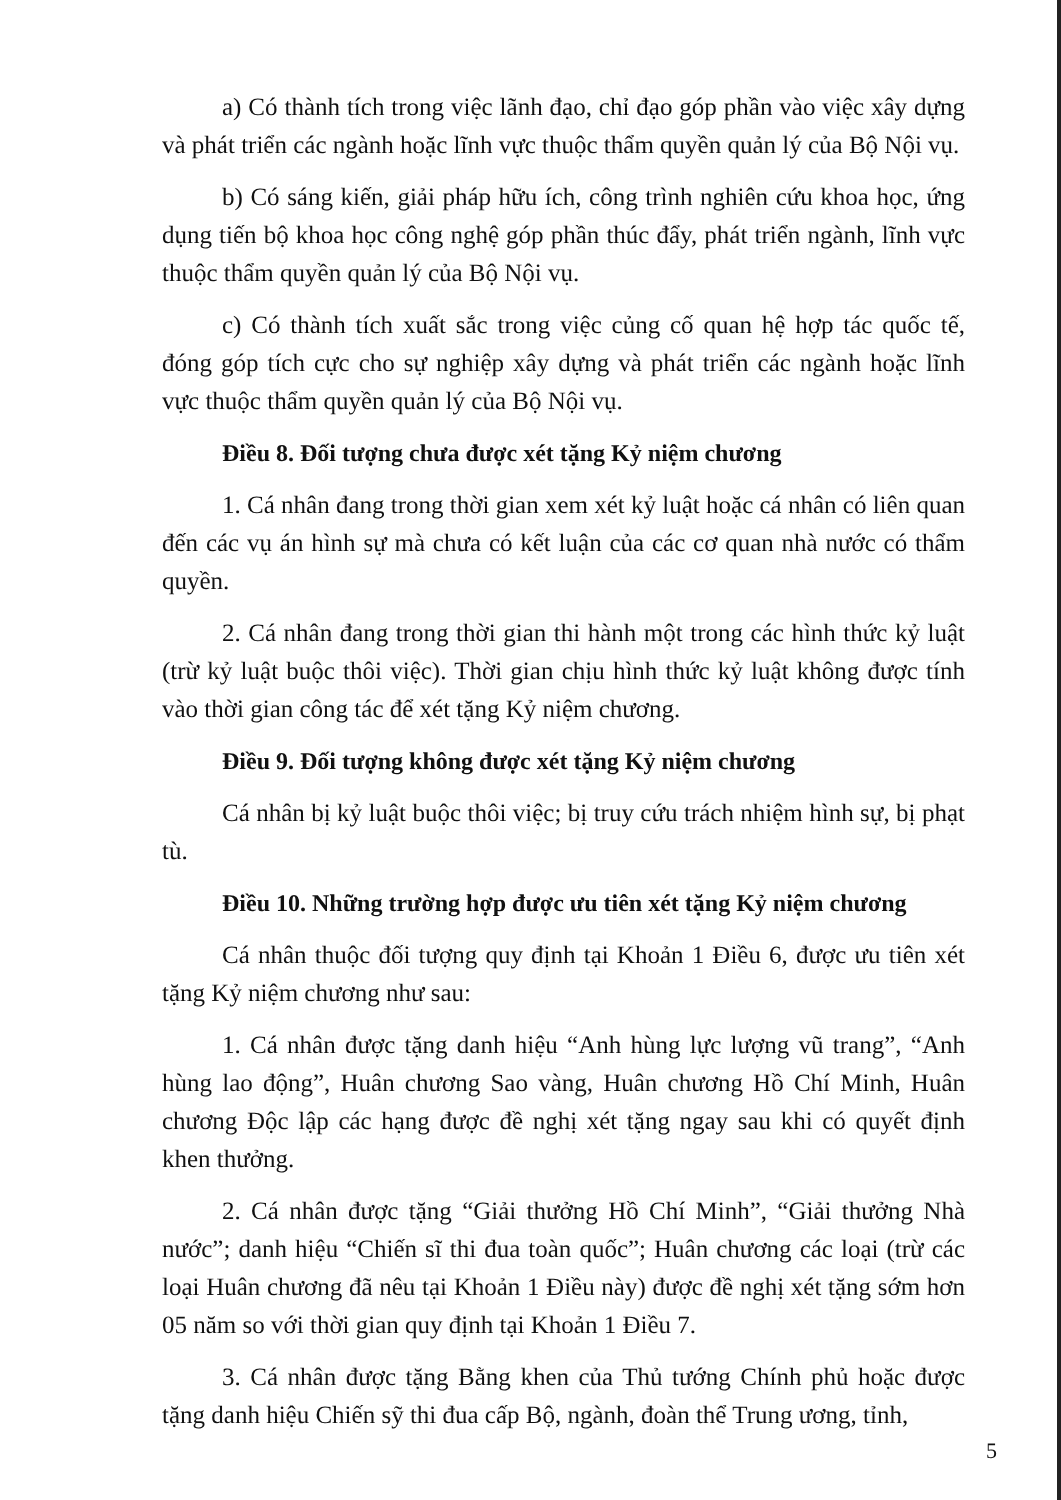a) Có thành tích trong việc lãnh đạo, chỉ đạo góp phần vào việc xây dựng và phát triển các ngành hoặc lĩnh vực thuộc thẩm quyền quản lý của Bộ Nội vụ.
b) Có sáng kiến, giải pháp hữu ích, công trình nghiên cứu khoa học, ứng dụng tiến bộ khoa học công nghệ góp phần thúc đẩy, phát triển ngành, lĩnh vực thuộc thẩm quyền quản lý của Bộ Nội vụ.
c) Có thành tích xuất sắc trong việc củng cố quan hệ hợp tác quốc tế, đóng góp tích cực cho sự nghiệp xây dựng và phát triển các ngành hoặc lĩnh vực thuộc thẩm quyền quản lý của Bộ Nội vụ.
Điều 8. Đối tượng chưa được xét tặng Kỷ niệm chương
1. Cá nhân đang trong thời gian xem xét kỷ luật hoặc cá nhân có liên quan đến các vụ án hình sự mà chưa có kết luận của các cơ quan nhà nước có thẩm quyền.
2. Cá nhân đang trong thời gian thi hành một trong các hình thức kỷ luật (trừ kỷ luật buộc thôi việc). Thời gian chịu hình thức kỷ luật không được tính vào thời gian công tác để xét tặng Kỷ niệm chương.
Điều 9. Đối tượng không được xét tặng Kỷ niệm chương
Cá nhân bị kỷ luật buộc thôi việc; bị truy cứu trách nhiệm hình sự, bị phạt tù.
Điều 10. Những trường hợp được ưu tiên xét tặng Kỷ niệm chương
Cá nhân thuộc đối tượng quy định tại Khoản 1 Điều 6, được ưu tiên xét tặng Kỷ niệm chương như sau:
1. Cá nhân được tặng danh hiệu “Anh hùng lực lượng vũ trang”, “Anh hùng lao động”, Huân chương Sao vàng, Huân chương Hồ Chí Minh, Huân chương Độc lập các hạng được đề nghị xét tặng ngay sau khi có quyết định khen thưởng.
2. Cá nhân được tặng “Giải thưởng Hồ Chí Minh”, “Giải thưởng Nhà nước”; danh hiệu “Chiến sĩ thi đua toàn quốc”; Huân chương các loại (trừ các loại Huân chương đã nêu tại Khoản 1 Điều này) được đề nghị xét tặng sớm hơn 05 năm so với thời gian quy định tại Khoản 1 Điều 7.
3. Cá nhân được tặng Bằng khen của Thủ tướng Chính phủ hoặc được tặng danh hiệu Chiến sỹ thi đua cấp Bộ, ngành, đoàn thể Trung ương, tỉnh,
5